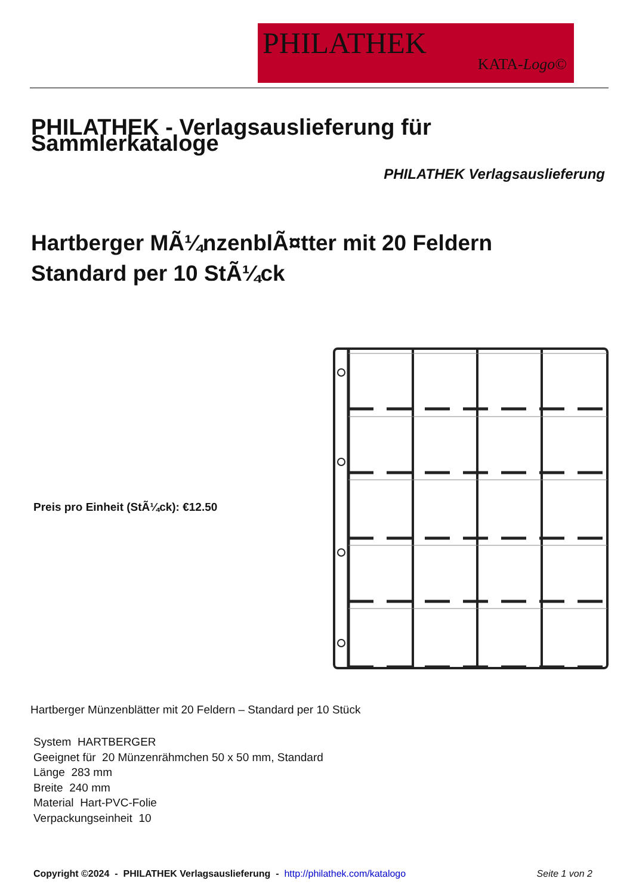PHILATHEK
KATA-Logo©
PHILATHEK - Verlagsauslieferung für Sammlerkataloge
PHILATHEK Verlagsauslieferung
Hartberger MÃ¼nzenblÃ¤tter mit 20 Feldern
Standard per 10 StÃ¼ck
Preis pro Einheit (StÃ¼ck): €12.50
Hartberger Münzenblätter mit 20 Feldern – Standard per 10 Stück
System HARTBERGER
Geeignet für 20 Münzenrähmchen 50 x 50 mm, Standard
Länge 283 mm
Breite 240 mm
Material Hart-PVC-Folie
Verpackungseinheit 10
Copyright ©2024 - PHILATHEK Verlagsauslieferung - http://philathek.com/katalogo
Seite 1 von 2